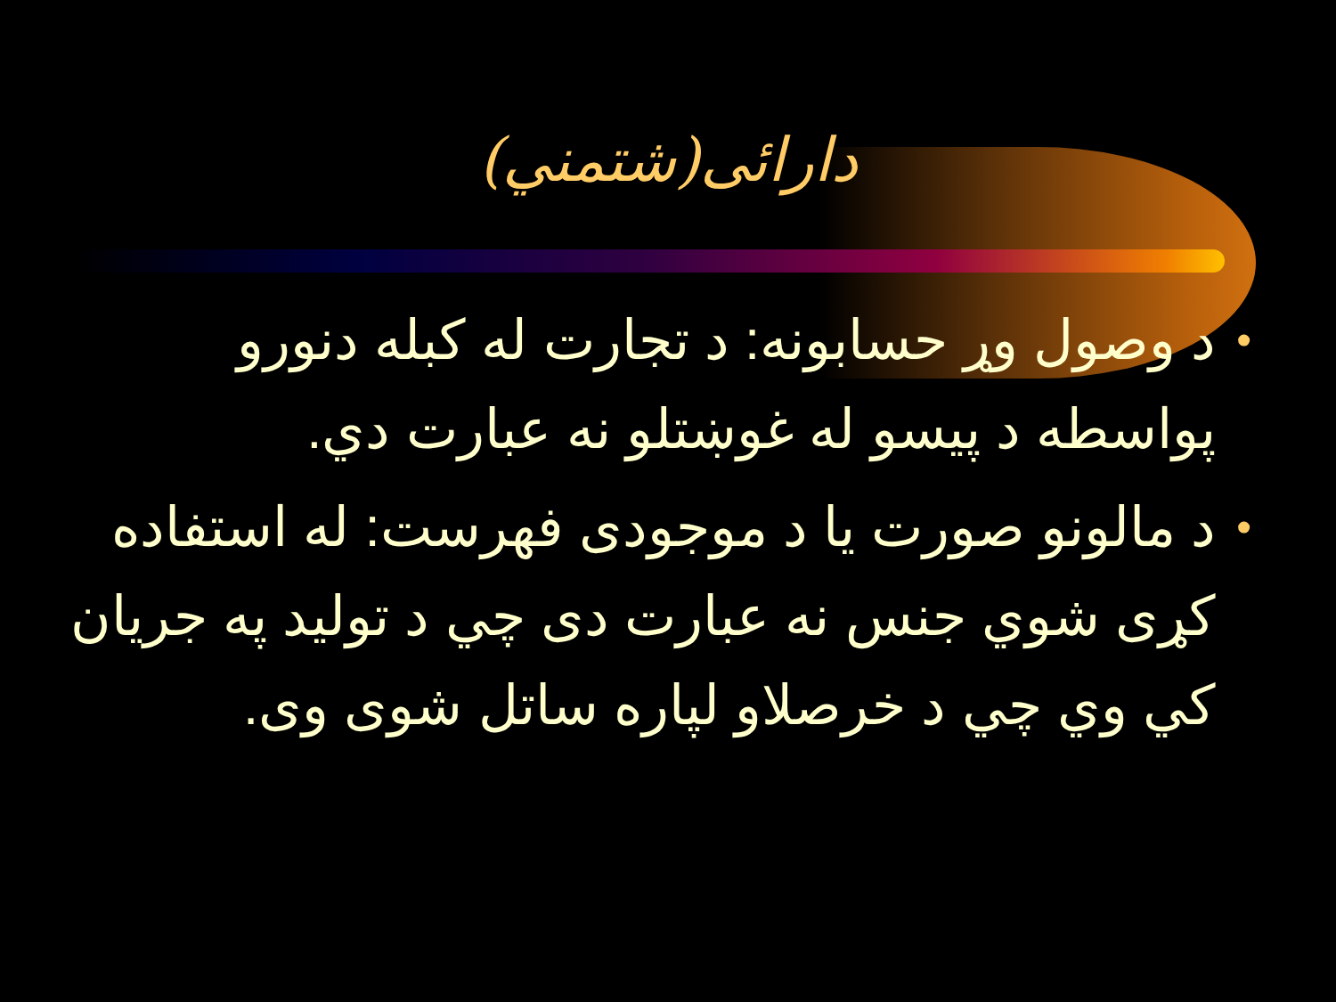دارائی(شتمني)
• د وصول وړ حسابونه: د تجارت له کبله دنورو پواسطه د پيسو له غوښتلو نه عبارت دي.
• د مالونو صورت يا د موجودی فهرست: له استفاده کړی شوي جنس نه عبارت دی چي د توليد په جريان کي وي چي د خرصلاو لپاره ساتل شوی وی.